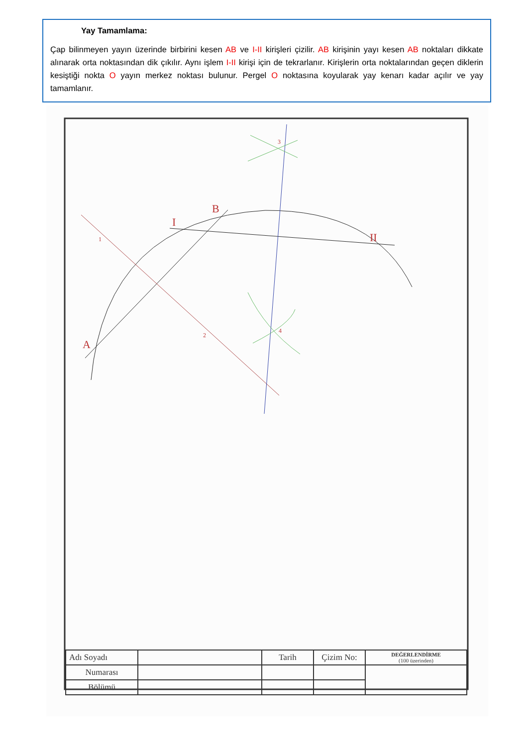Yay Tamamlama:
Çap bilinmeyen yayın üzerinde birbirini kesen AB ve I-II kirişleri çizilir. AB kirişinin yayı kesen AB noktaları dikkate alınarak orta noktasından dik çıkılır. Aynı işlem I-II kirişi için de tekrarlanır. Kirişlerin orta noktalarından geçen diklerin kesiştiği nokta O yayın merkez noktası bulunur. Pergel O noktasına koyularak yay kenarı kadar açılır ve yay tamamlanır.
B
I
II
A
3
1
2
4
| Adı Soyadı | | Tarih | Çizim No: | DEĞERLENDİRME (100 üzerinden) |
| Numarası | | | | |
| Bölümü | | | | |